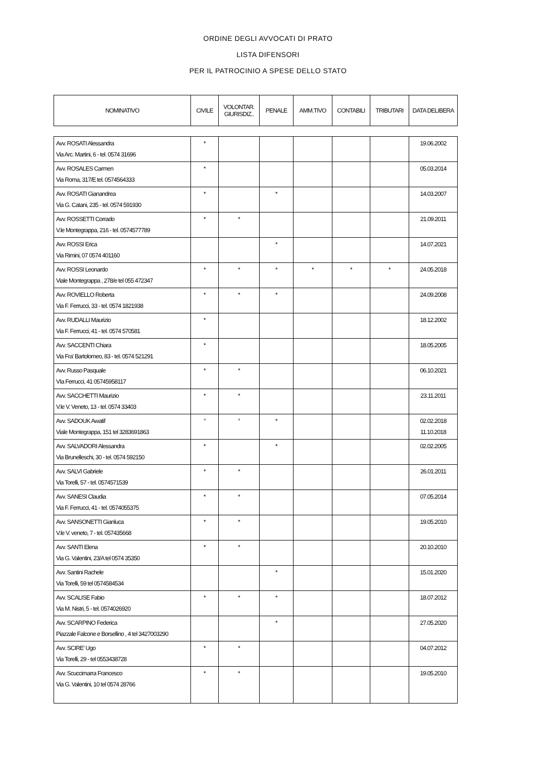ORDINE DEGLI AVVOCATI DI PRATO
LISTA DIFENSORI
PER IL PATROCINIO A SPESE DELLO STATO
| NOMINATIVO | CIVILE | VOLONTAR. GIURISDIZ.. | PENALE | AMM.TIVO | CONTABILI | TRIBUTARI | DATA DELIBERA |
| --- | --- | --- | --- | --- | --- | --- | --- |
| Avv. ROSATI Alessandra Via Arc. Martini, 6 - tel. 0574 31696 | * | | | | | | 19.06.2002 |
| Avv. ROSALES Carmen Via Roma, 317/E tel. 0574564333 | * | | | | | | 05.03.2014 |
| Avv. ROSATI Gianandrea Via G. Catani, 235 - tel. 0574 591930 | * | | * | | | | 14.03.2007 |
| Avv. ROSSETTI Corrado V.le Montegrappa, 216 - tel. 0574577789 | * | * | | | | | 21.09.2011 |
| Avv. ROSSI Erica Via Rimini, 07 0574 401160 | | | * | | | | 14.07.2021 |
| Avv. ROSSI Leonardo Viale Montegrappa , 278/e tel 055 472347 | * | * | * | * | * | * | 24.05.2018 |
| Avv. ROVIELLO Roberta Via F. Ferrucci, 33 - tel. 0574 1821938 | * | * | * | | | | 24.09.2008 |
| Avv. RUDALLI Maurizio Via F. Ferrucci, 41 - tel. 0574 570581 | * | | | | | | 18.12.2002 |
| Avv. SACCENTI Chiara Via Fra' Bartolomeo, 83 - tel. 0574 521291 | * | | | | | | 18.05.2005 |
| Avv. Russo Pasquale VIa Ferrucci, 41 05745958117 | * | * | | | | | 06.10.2021 |
| Avv. SACCHETTI Maurizio V.le V. Veneto, 13 - tel. 0574 33403 | * | * | | | | | 23.11.2011 |
| Avv. SADOUK Awatif Viale Montegrappa, 151 tel 3283691863 | ° | ° | * | | | | 02.02.2018 11.10.2018 |
| Avv. SALVADORI Alessandra Via Brunelleschi, 30 - tel. 0574 592150 | * | | * | | | | 02.02.2005 |
| Avv. SALVI Gabriele Via Torelli, 57 - tel. 0574571539 | * | * | | | | | 26.01.2011 |
| Avv. SANESI Claudia Via F. Ferrucci, 41 - tel. 0574055375 | * | * | | | | | 07.05.2014 |
| Avv. SANSONETTI Gianluca V.le V. veneto, 7 - tel. 057435668 | * | * | | | | | 19.05.2010 |
| Avv. SANTI Elena Via G. Valentini, 23/A tel 0574 35350 | * | * | | | | | 20.10.2010 |
| Avv. Santini Rachele Via Torelli, 59 tel 0574584534 | | | * | | | | 15.01.2020 |
| Avv. SCALISE Fabio Via M. Nistri, 5 - tel. 0574026920 | * | * | * | | | | 18.07.2012 |
| Avv. SCARPINO Federica Piazzale Falcone e Borsellino , 4 tel 3427003290 | | | * | | | | 27.05.2020 |
| Avv. SCIRE' Ugo Via Torelli, 29 - tel 0553438728 | * | * | | | | | 04.07.2012 |
| Avv. Scuccimarra Francesco Via G. Valentini, 10 tel 0574 28766 | * | * | | | | | 19.05.2010 |